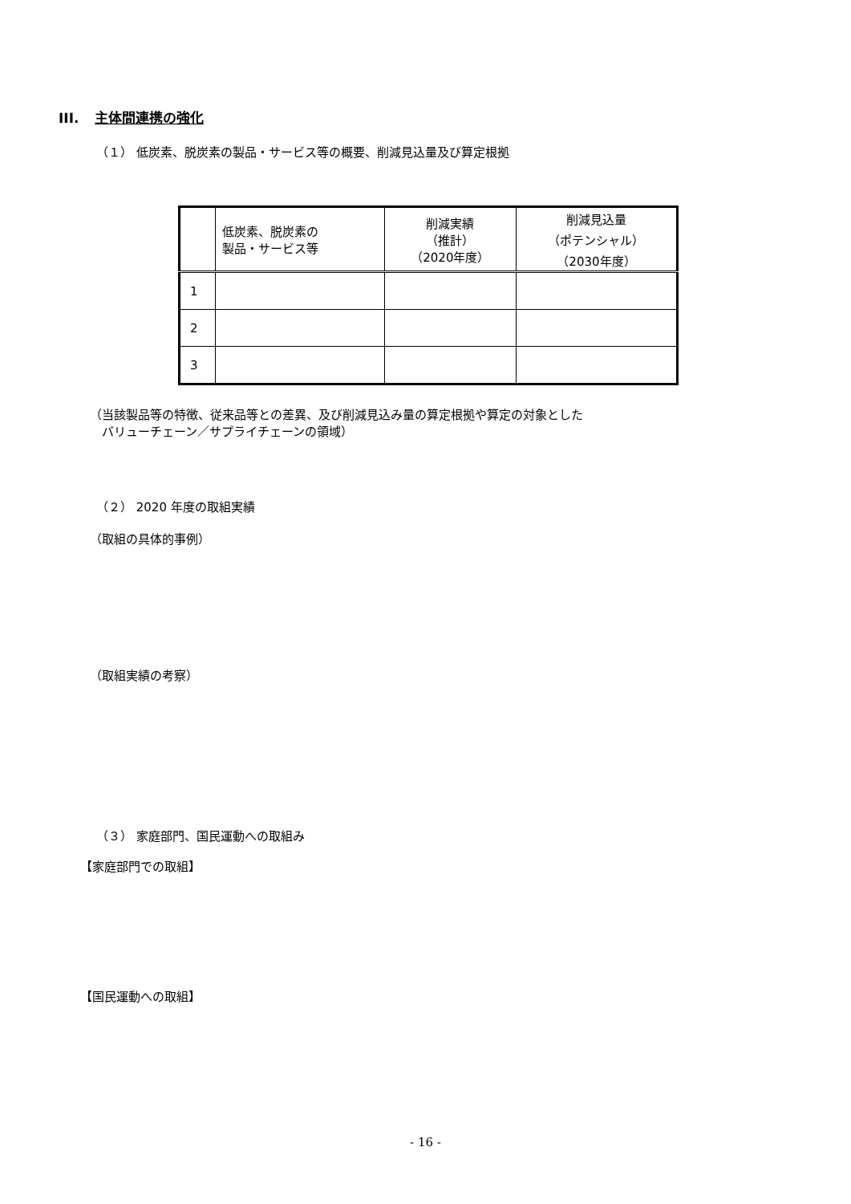III. 主体間連携の強化
（１） 低炭素、脱炭素の製品・サービス等の概要、削減見込量及び算定根拠
| | 低炭素、脱炭素の 製品・サービス等 | 削減実績 （推計） （2020年度） | 削減見込量 （ポテンシャル） （2030年度） |
| --- | --- | --- | --- |
| 1 | | | |
| 2 | | | |
| 3 | | | |
（当該製品等の特徴、従来品等との差異、及び削減見込み量の算定根拠や算定の対象とした
　バリューチェーン／サプライチェーンの領域）
（２） 2020 年度の取組実績
（取組の具体的事例）
（取組実績の考察）
（３） 家庭部門、国民運動への取組み
【家庭部門での取組】
【国民運動への取組】
- 16 -